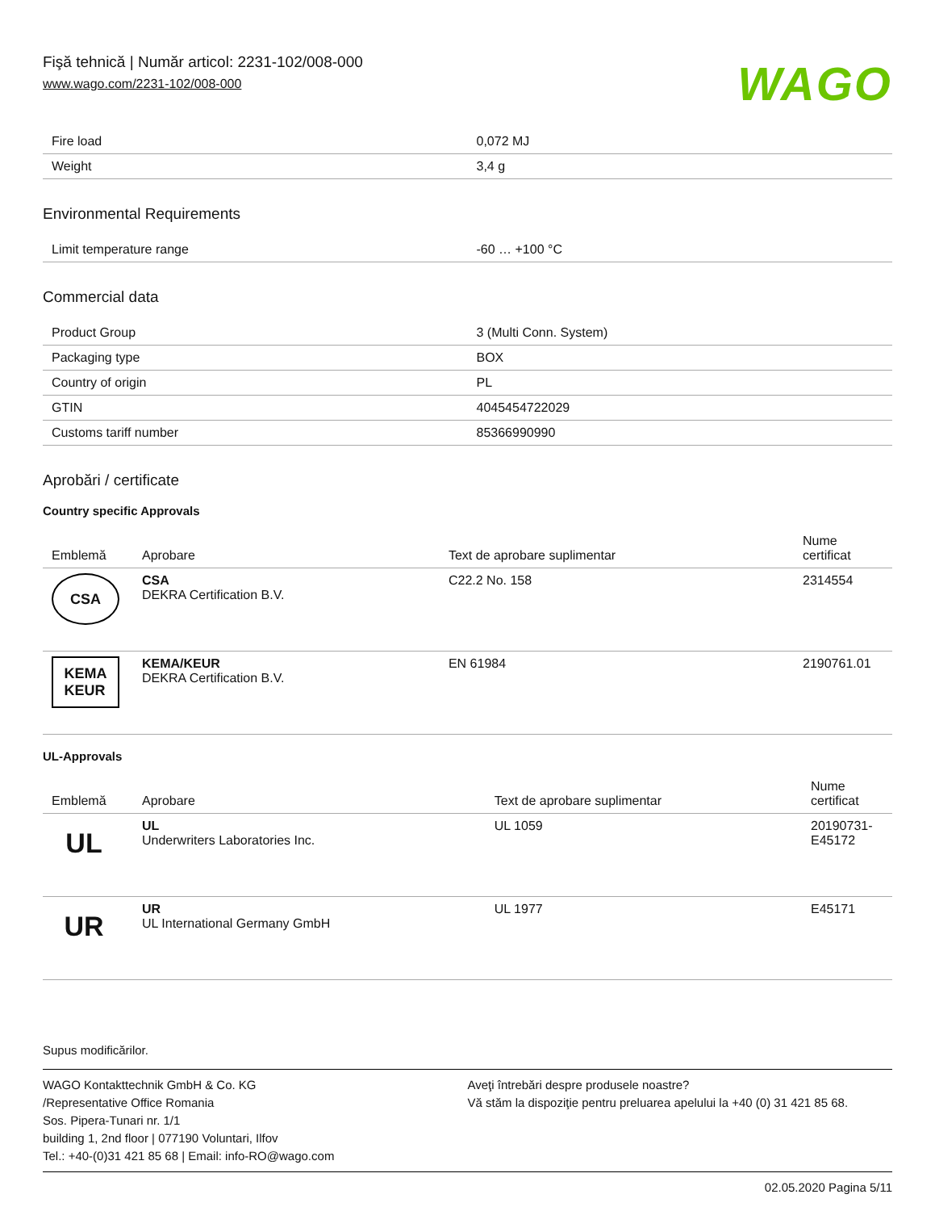Fişă tehnică | Număr articol: 2231-102/008-000
www.wago.com/2231-102/008-000 WAGO
| Fire load | 0,072 MJ |
| Weight | 3,4 g |
Environmental Requirements
| Limit temperature range | -60 … +100 °C |
Commercial data
| Product Group | 3 (Multi Conn. System) |
| Packaging type | BOX |
| Country of origin | PL |
| GTIN | 4045454722029 |
| Customs tariff number | 85366990990 |
Aprobări / certificate
Country specific Approvals
| Emblemă | Aprobare | Text de aprobare suplimentar | Nume certificat |
| --- | --- | --- | --- |
| CSA | CSA DEKRA Certification B.V. | C22.2 No. 158 | 2314554 |
| KEMA KEUR | KEMA/KEUR DEKRA Certification B.V. | EN 61984 | 2190761.01 |
UL-Approvals
| Emblemă | Aprobare | Text de aprobare suplimentar | Nume certificat |
| --- | --- | --- | --- |
| UL | UL Underwriters Laboratories Inc. | UL 1059 | 20190731-E45172 |
| UR | UR UL International Germany GmbH | UL 1977 | E45171 |
Supus modificărilor.
WAGO Kontakttechnik GmbH & Co. KG
/Representative Office Romania
Sos. Pipera-Tunari nr. 1/1
building 1, 2nd floor | 077190 Voluntari, Ilfov
Tel.: +40-(0)31 421 85 68 | Email: info-RO@wago.com
Aveţi întrebări despre produsele noastre?
Vă stăm la dispoziţie pentru preluarea apelului la +40 (0) 31 421 85 68.
02.05.2020 Pagina 5/11